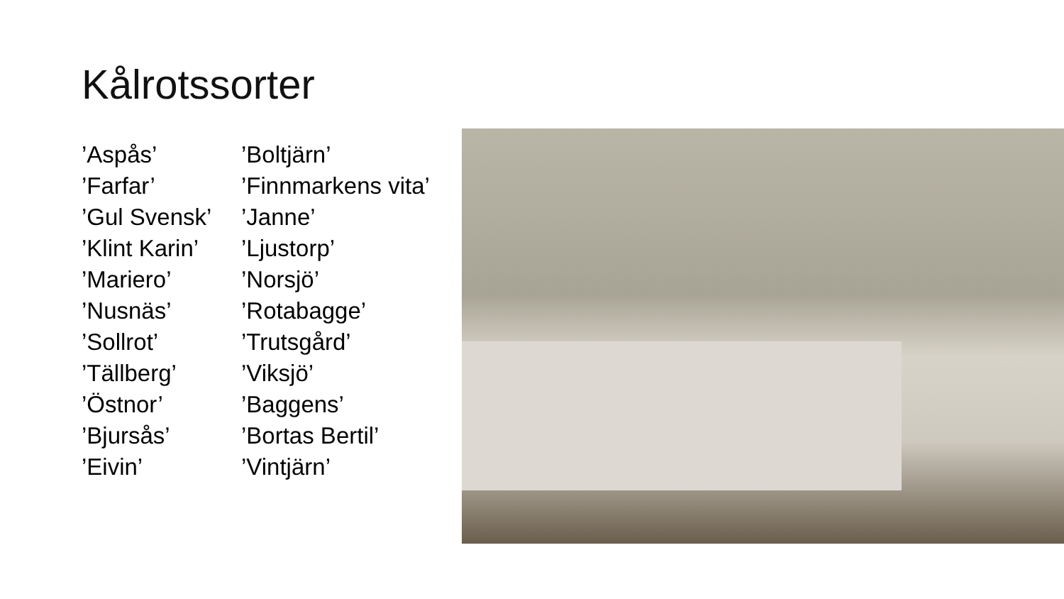Kålrotssorter
’Aspås’
’Farfar’
’Gul Svensk’
’Klint Karin’
’Mariero’
’Nusnäs’
’Sollrot’
’Tällberg’
’Östnor’
’Bjursås’
’Eivin’
’Boltjärn’
’Finnmarkens vita’
’Janne’
’Ljustorp’
’Norsjö’
’Rotabagge’
’Trutsgård’
’Viksjö’
’Baggens’
’Bortas Bertil’
’Vintjärn’